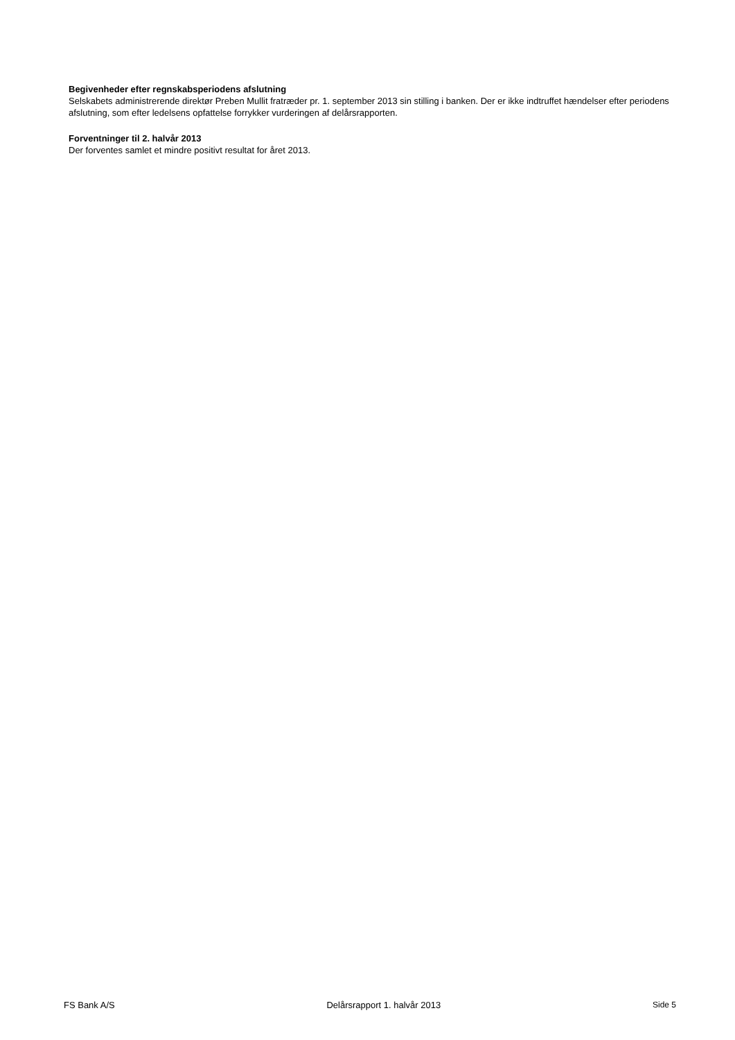Begivenheder efter regnskabsperiodens afslutning
Selskabets administrerende direktør Preben Mullit fratræder pr. 1. september 2013 sin stilling i banken. Der er ikke indtruffet hændelser efter periodens afslutning, som efter ledelsens opfattelse forrykker vurderingen af delårsrapporten.
Forventninger til 2. halvår 2013
Der forventes samlet et mindre positivt resultat for året 2013.
FS Bank A/S Delårsrapport 1. halvår 2013 Side 5